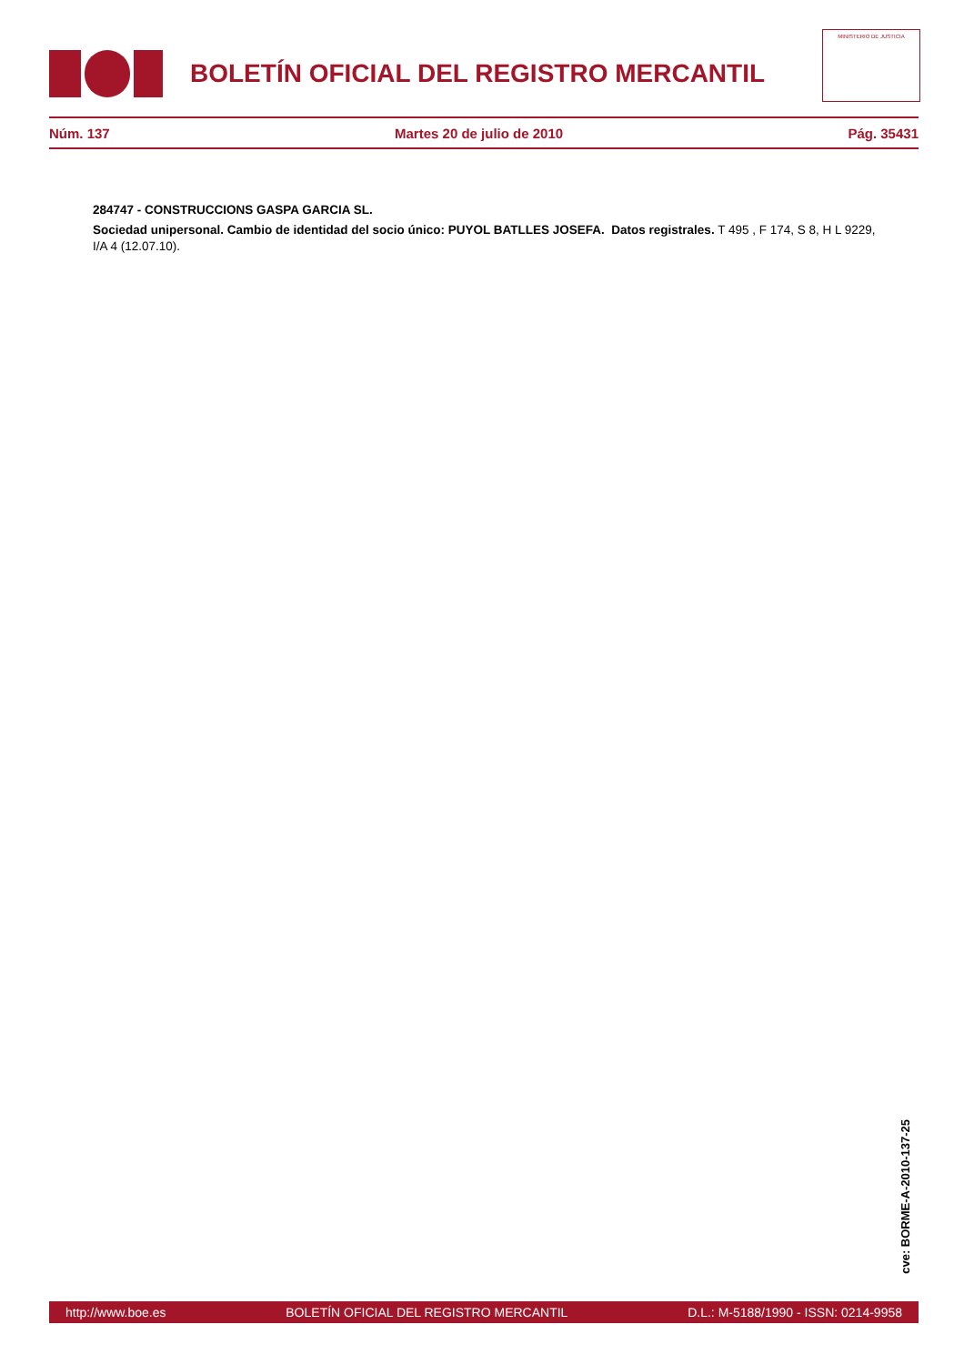BOLETÍN OFICIAL DEL REGISTRO MERCANTIL
MINISTERIO DE JUSTICIA
Núm. 137 Martes 20 de julio de 2010 Pág. 35431
284747 - CONSTRUCCIONS GASPA GARCIA SL.
Sociedad unipersonal. Cambio de identidad del socio único: PUYOL BATLLES JOSEFA. Datos registrales. T 495 , F 174, S 8, H L 9229, I/A 4 (12.07.10).
cve: BORME-A-2010-137-25
http://www.boe.es BOLETÍN OFICIAL DEL REGISTRO MERCANTIL D.L.: M-5188/1990 - ISSN: 0214-9958